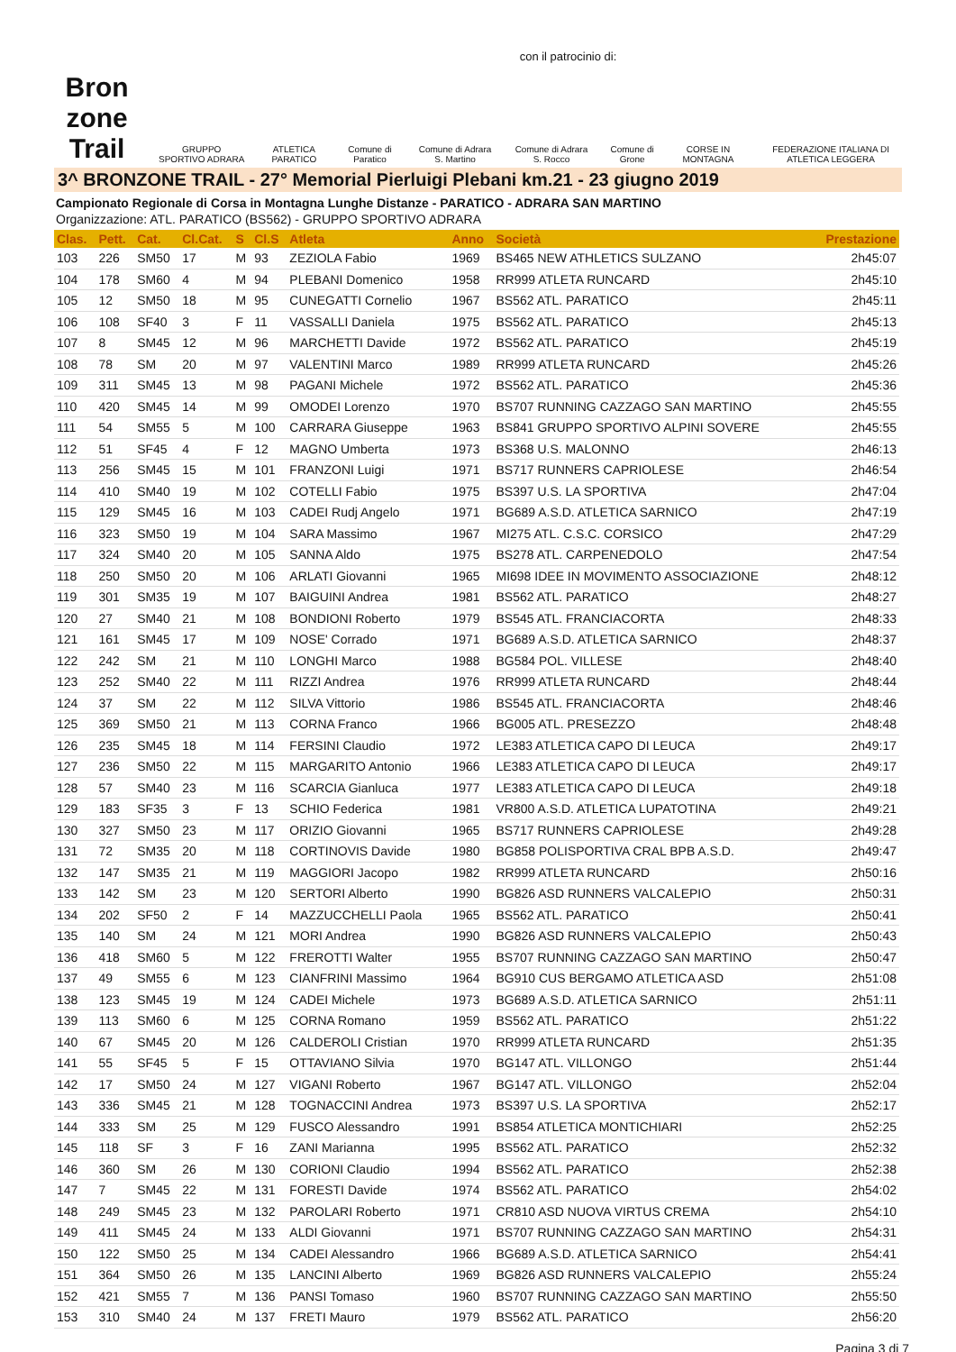con il patrocinio di:
Bron
zone Trail
GRUPPO SPORTIVO ADRARA
ATLETICA PARATICO
Comune di Paratico
Comune di Adrara S. Martino
Comune di Adrara S. Rocco
Comune di Grone
CORSE IN MONTAGNA
FEDERAZIONE ITALIANA DI ATLETICA LEGGERA
3^ BRONZONE TRAIL - 27° Memorial Pierluigi Plebani km.21 - 23 giugno 2019
Campionato Regionale di Corsa in Montagna Lunghe Distanze - PARATICO - ADRARA SAN MARTINO
Organizzazione: ATL. PARATICO (BS562) - GRUPPO SPORTIVO ADRARA
| Clas. | Pett. | Cat. | Cl.Cat. | S | Cl.S | Atleta | Anno | Società | Prestazione |
| --- | --- | --- | --- | --- | --- | --- | --- | --- | --- |
| 103 | 226 | SM50 | 17 | M | 93 | ZEZIOLA Fabio | 1969 | BS465 NEW ATHLETICS SULZANO | 2h45:07 |
| 104 | 178 | SM60 | 4 | M | 94 | PLEBANI Domenico | 1958 | RR999 ATLETA RUNCARD | 2h45:10 |
| 105 | 12 | SM50 | 18 | M | 95 | CUNEGATTI Cornelio | 1967 | BS562 ATL. PARATICO | 2h45:11 |
| 106 | 108 | SF40 | 3 | F | 11 | VASSALLI Daniela | 1975 | BS562 ATL. PARATICO | 2h45:13 |
| 107 | 8 | SM45 | 12 | M | 96 | MARCHETTI Davide | 1972 | BS562 ATL. PARATICO | 2h45:19 |
| 108 | 78 | SM | 20 | M | 97 | VALENTINI Marco | 1989 | RR999 ATLETA RUNCARD | 2h45:26 |
| 109 | 311 | SM45 | 13 | M | 98 | PAGANI Michele | 1972 | BS562 ATL. PARATICO | 2h45:36 |
| 110 | 420 | SM45 | 14 | M | 99 | OMODEI Lorenzo | 1970 | BS707 RUNNING CAZZAGO SAN MARTINO | 2h45:55 |
| 111 | 54 | SM55 | 5 | M | 100 | CARRARA Giuseppe | 1963 | BS841 GRUPPO SPORTIVO ALPINI SOVERE | 2h45:55 |
| 112 | 51 | SF45 | 4 | F | 12 | MAGNO Umberta | 1973 | BS368 U.S. MALONNO | 2h46:13 |
| 113 | 256 | SM45 | 15 | M | 101 | FRANZONI Luigi | 1971 | BS717 RUNNERS CAPRIOLESE | 2h46:54 |
| 114 | 410 | SM40 | 19 | M | 102 | COTELLI Fabio | 1975 | BS397 U.S. LA SPORTIVA | 2h47:04 |
| 115 | 129 | SM45 | 16 | M | 103 | CADEI Rudj Angelo | 1971 | BG689 A.S.D. ATLETICA SARNICO | 2h47:19 |
| 116 | 323 | SM50 | 19 | M | 104 | SARA Massimo | 1967 | MI275 ATL. C.S.C. CORSICO | 2h47:29 |
| 117 | 324 | SM40 | 20 | M | 105 | SANNA Aldo | 1975 | BS278 ATL. CARPENEDOLO | 2h47:54 |
| 118 | 250 | SM50 | 20 | M | 106 | ARLATI Giovanni | 1965 | MI698 IDEE IN MOVIMENTO ASSOCIAZIONE | 2h48:12 |
| 119 | 301 | SM35 | 19 | M | 107 | BAIGUINI Andrea | 1981 | BS562 ATL. PARATICO | 2h48:27 |
| 120 | 27 | SM40 | 21 | M | 108 | BONDIONI Roberto | 1979 | BS545 ATL. FRANCIACORTA | 2h48:33 |
| 121 | 161 | SM45 | 17 | M | 109 | NOSE' Corrado | 1971 | BG689 A.S.D. ATLETICA SARNICO | 2h48:37 |
| 122 | 242 | SM | 21 | M | 110 | LONGHI Marco | 1988 | BG584 POL. VILLESE | 2h48:40 |
| 123 | 252 | SM40 | 22 | M | 111 | RIZZI Andrea | 1976 | RR999 ATLETA RUNCARD | 2h48:44 |
| 124 | 37 | SM | 22 | M | 112 | SILVA Vittorio | 1986 | BS545 ATL. FRANCIACORTA | 2h48:46 |
| 125 | 369 | SM50 | 21 | M | 113 | CORNA Franco | 1966 | BG005 ATL. PRESEZZO | 2h48:48 |
| 126 | 235 | SM45 | 18 | M | 114 | FERSINI Claudio | 1972 | LE383 ATLETICA CAPO DI LEUCA | 2h49:17 |
| 127 | 236 | SM50 | 22 | M | 115 | MARGARITO Antonio | 1966 | LE383 ATLETICA CAPO DI LEUCA | 2h49:17 |
| 128 | 57 | SM40 | 23 | M | 116 | SCARCIA Gianluca | 1977 | LE383 ATLETICA CAPO DI LEUCA | 2h49:18 |
| 129 | 183 | SF35 | 3 | F | 13 | SCHIO Federica | 1981 | VR800 A.S.D. ATLETICA LUPATOTINA | 2h49:21 |
| 130 | 327 | SM50 | 23 | M | 117 | ORIZIO Giovanni | 1965 | BS717 RUNNERS CAPRIOLESE | 2h49:28 |
| 131 | 72 | SM35 | 20 | M | 118 | CORTINOVIS Davide | 1980 | BG858 POLISPORTIVA CRAL BPB A.S.D. | 2h49:47 |
| 132 | 147 | SM35 | 21 | M | 119 | MAGGIORI Jacopo | 1982 | RR999 ATLETA RUNCARD | 2h50:16 |
| 133 | 142 | SM | 23 | M | 120 | SERTORI Alberto | 1990 | BG826 ASD RUNNERS VALCALEPIO | 2h50:31 |
| 134 | 202 | SF50 | 2 | F | 14 | MAZZUCCHELLI Paola | 1965 | BS562 ATL. PARATICO | 2h50:41 |
| 135 | 140 | SM | 24 | M | 121 | MORI Andrea | 1990 | BG826 ASD RUNNERS VALCALEPIO | 2h50:43 |
| 136 | 418 | SM60 | 5 | M | 122 | FREROTTI Walter | 1955 | BS707 RUNNING CAZZAGO SAN MARTINO | 2h50:47 |
| 137 | 49 | SM55 | 6 | M | 123 | CIANFRINI Massimo | 1964 | BG910 CUS BERGAMO ATLETICA ASD | 2h51:08 |
| 138 | 123 | SM45 | 19 | M | 124 | CADEI Michele | 1973 | BG689 A.S.D. ATLETICA SARNICO | 2h51:11 |
| 139 | 113 | SM60 | 6 | M | 125 | CORNA Romano | 1959 | BS562 ATL. PARATICO | 2h51:22 |
| 140 | 67 | SM45 | 20 | M | 126 | CALDEROLI Cristian | 1970 | RR999 ATLETA RUNCARD | 2h51:35 |
| 141 | 55 | SF45 | 5 | F | 15 | OTTAVIANO Silvia | 1970 | BG147 ATL. VILLONGO | 2h51:44 |
| 142 | 17 | SM50 | 24 | M | 127 | VIGANI Roberto | 1967 | BG147 ATL. VILLONGO | 2h52:04 |
| 143 | 336 | SM45 | 21 | M | 128 | TOGNACCINI Andrea | 1973 | BS397 U.S. LA SPORTIVA | 2h52:17 |
| 144 | 333 | SM | 25 | M | 129 | FUSCO Alessandro | 1991 | BS854 ATLETICA MONTICHIARI | 2h52:25 |
| 145 | 118 | SF | 3 | F | 16 | ZANI Marianna | 1995 | BS562 ATL. PARATICO | 2h52:32 |
| 146 | 360 | SM | 26 | M | 130 | CORIONI Claudio | 1994 | BS562 ATL. PARATICO | 2h52:38 |
| 147 | 7 | SM45 | 22 | M | 131 | FORESTI Davide | 1974 | BS562 ATL. PARATICO | 2h54:02 |
| 148 | 249 | SM45 | 23 | M | 132 | PAROLARI Roberto | 1971 | CR810 ASD NUOVA VIRTUS CREMA | 2h54:10 |
| 149 | 411 | SM45 | 24 | M | 133 | ALDI Giovanni | 1971 | BS707 RUNNING CAZZAGO SAN MARTINO | 2h54:31 |
| 150 | 122 | SM50 | 25 | M | 134 | CADEI Alessandro | 1966 | BG689 A.S.D. ATLETICA SARNICO | 2h54:41 |
| 151 | 364 | SM50 | 26 | M | 135 | LANCINI Alberto | 1969 | BG826 ASD RUNNERS VALCALEPIO | 2h55:24 |
| 152 | 421 | SM55 | 7 | M | 136 | PANSI Tomaso | 1960 | BS707 RUNNING CAZZAGO SAN MARTINO | 2h55:50 |
| 153 | 310 | SM40 | 24 | M | 137 | FRETI Mauro | 1979 | BS562 ATL. PARATICO | 2h56:20 |
Pagina 3 di 7